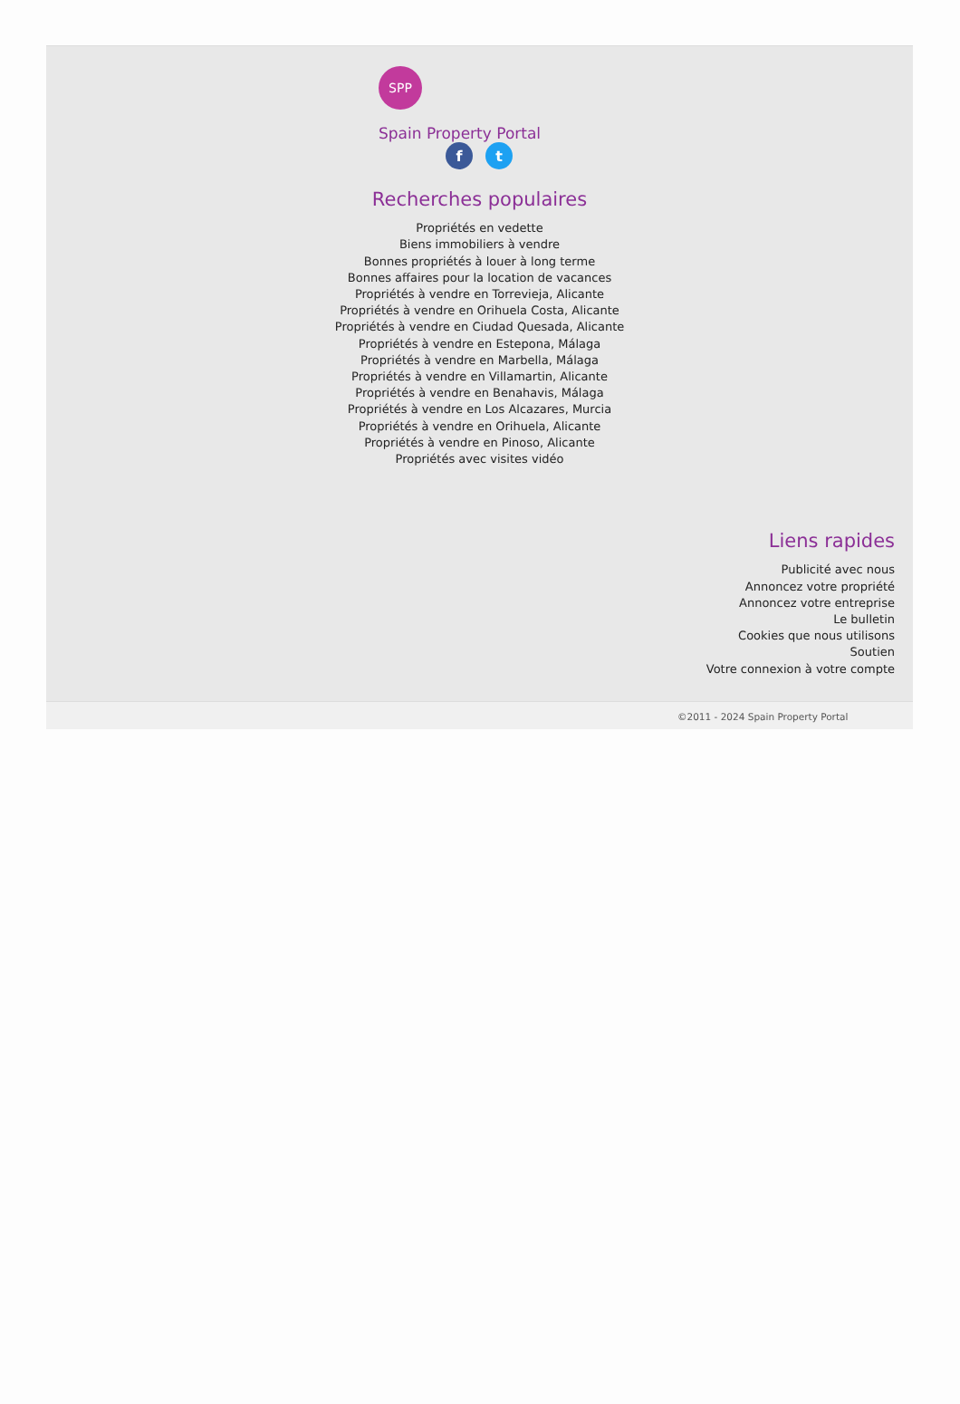SPP
Spain Property Portal
f t
Recherches populaires
Propriétés en vedette
Biens immobiliers à vendre
Bonnes propriétés à louer à long terme
Bonnes affaires pour la location de vacances
Propriétés à vendre en Torrevieja, Alicante
Propriétés à vendre en Orihuela Costa, Alicante
Propriétés à vendre en Ciudad Quesada, Alicante
Propriétés à vendre en Estepona, Málaga
Propriétés à vendre en Marbella, Málaga
Propriétés à vendre en Villamartin, Alicante
Propriétés à vendre en Benahavis, Málaga
Propriétés à vendre en Los Alcazares, Murcia
Propriétés à vendre en Orihuela, Alicante
Propriétés à vendre en Pinoso, Alicante
Propriétés avec visites vidéo
Liens rapides
Publicité avec nous
Annoncez votre propriété
Annoncez votre entreprise
Le bulletin
Cookies que nous utilisons
Soutien
Votre connexion à votre compte
©2011 - 2024 Spain Property Portal